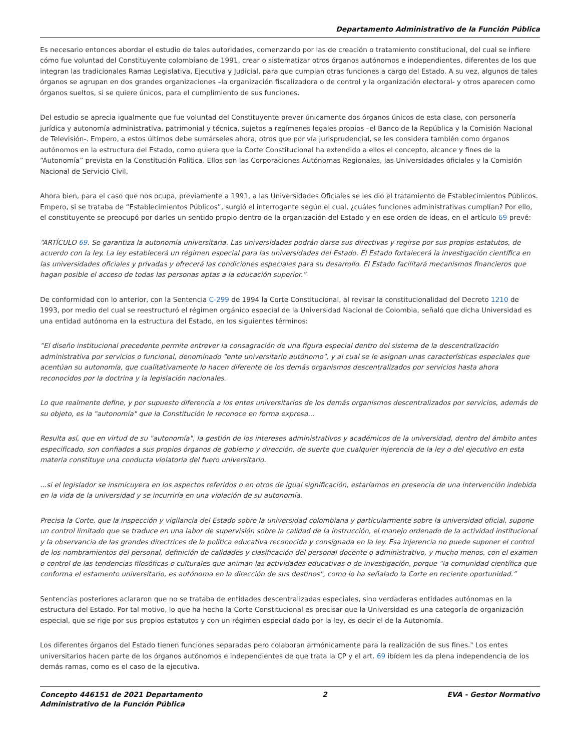Departamento Administrativo de la Función Pública
Es necesario entonces abordar el estudio de tales autoridades, comenzando por las de creación o tratamiento constitucional, del cual se infiere cómo fue voluntad del Constituyente colombiano de 1991, crear o sistematizar otros órganos autónomos e independientes, diferentes de los que integran las tradicionales Ramas Legislativa, Ejecutiva y Judicial, para que cumplan otras funciones a cargo del Estado. A su vez, algunos de tales órganos se agrupan en dos grandes organizaciones –la organización fiscalizadora o de control y la organización electoral- y otros aparecen como órganos sueltos, si se quiere únicos, para el cumplimiento de sus funciones.
Del estudio se aprecia igualmente que fue voluntad del Constituyente prever únicamente dos órganos únicos de esta clase, con personería jurídica y autonomía administrativa, patrimonial y técnica, sujetos a regímenes legales propios –el Banco de la República y la Comisión Nacional de Televisión-. Empero, a estos últimos debe sumárseles ahora, otros que por vía jurisprudencial, se les considera también como órganos autónomos en la estructura del Estado, como quiera que la Corte Constitucional ha extendido a ellos el concepto, alcance y fines de la “Autonomía” prevista en la Constitución Política. Ellos son las Corporaciones Autónomas Regionales, las Universidades oficiales y la Comisión Nacional de Servicio Civil.
Ahora bien, para el caso que nos ocupa, previamente a 1991, a las Universidades Oficiales se les dio el tratamiento de Establecimientos Públicos. Empero, si se trataba de “Establecimientos Públicos”, surgió el interrogante según el cual, ¿cuáles funciones administrativas cumplían? Por ello, el constituyente se preocupó por darles un sentido propio dentro de la organización del Estado y en ese orden de ideas, en el artículo 69 prevé:
“ARTÍCULO 69. Se garantiza la autonomía universitaria. Las universidades podrán darse sus directivas y regirse por sus propios estatutos, de acuerdo con la ley. La ley establecerá un régimen especial para las universidades del Estado. El Estado fortalecerá la investigación científica en las universidades oficiales y privadas y ofrecerá las condiciones especiales para su desarrollo. El Estado facilitará mecanismos financieros que hagan posible el acceso de todas las personas aptas a la educación superior.”
De conformidad con lo anterior, con la Sentencia C-299 de 1994 la Corte Constitucional, al revisar la constitucionalidad del Decreto 1210 de 1993, por medio del cual se reestructuró el régimen orgánico especial de la Universidad Nacional de Colombia, señaló que dicha Universidad es una entidad autónoma en la estructura del Estado, en los siguientes términos:
“El diseño institucional precedente permite entrever la consagración de una figura especial dentro del sistema de la descentralización administrativa por servicios o funcional, denominado "ente universitario autónomo", y al cual se le asignan unas características especiales que acentúan su autonomía, que cualitativamente lo hacen diferente de los demás organismos descentralizados por servicios hasta ahora reconocidos por la doctrina y la legislación nacionales.
Lo que realmente define, y por supuesto diferencia a los entes universitarios de los demás organismos descentralizados por servicios, además de su objeto, es la "autonomía" que la Constitución le reconoce en forma expresa...
Resulta así, que en virtud de su "autonomía", la gestión de los intereses administrativos y académicos de la universidad, dentro del ámbito antes especificado, son confiados a sus propios órganos de gobierno y dirección, de suerte que cualquier injerencia de la ley o del ejecutivo en esta materia constituye una conducta violatoria del fuero universitario.
...si el legislador se insmicuyera en los aspectos referidos o en otros de igual significación, estaríamos en presencia de una intervención indebida en la vida de la universidad y se incurriría en una violación de su autonomía.
Precisa la Corte, que la inspección y vigilancia del Estado sobre la universidad colombiana y particularmente sobre la universidad oficial, supone un control limitado que se traduce en una labor de supervisión sobre la calidad de la instrucción, el manejo ordenado de la actividad institucional y la observancia de las grandes directrices de la política educativa reconocida y consignada en la ley. Esa injerencia no puede suponer el control de los nombramientos del personal, definición de calidades y clasificación del personal docente o administrativo, y mucho menos, con el examen o control de las tendencias filosóficas o culturales que animan las actividades educativas o de investigación, porque "la comunidad científica que conforma el estamento universitario, es autónoma en la dirección de sus destinos", como lo ha señalado la Corte en reciente oportunidad.”
Sentencias posteriores aclararon que no se trataba de entidades descentralizadas especiales, sino verdaderas entidades autónomas en la estructura del Estado. Por tal motivo, lo que ha hecho la Corte Constitucional es precisar que la Universidad es una categoría de organización especial, que se rige por sus propios estatutos y con un régimen especial dado por la ley, es decir el de la Autonomía.
Los diferentes órganos del Estado tienen funciones separadas pero colaboran armónicamente para la realización de sus fines." Los entes universitarios hacen parte de los órganos autónomos e independientes de que trata la CP y el art. 69 ibídem les da plena independencia de los demás ramas, como es el caso de la ejecutiva.
Concepto 446151 de 2021 Departamento
Administrativo de la Función Pública
2 EVA - Gestor Normativo